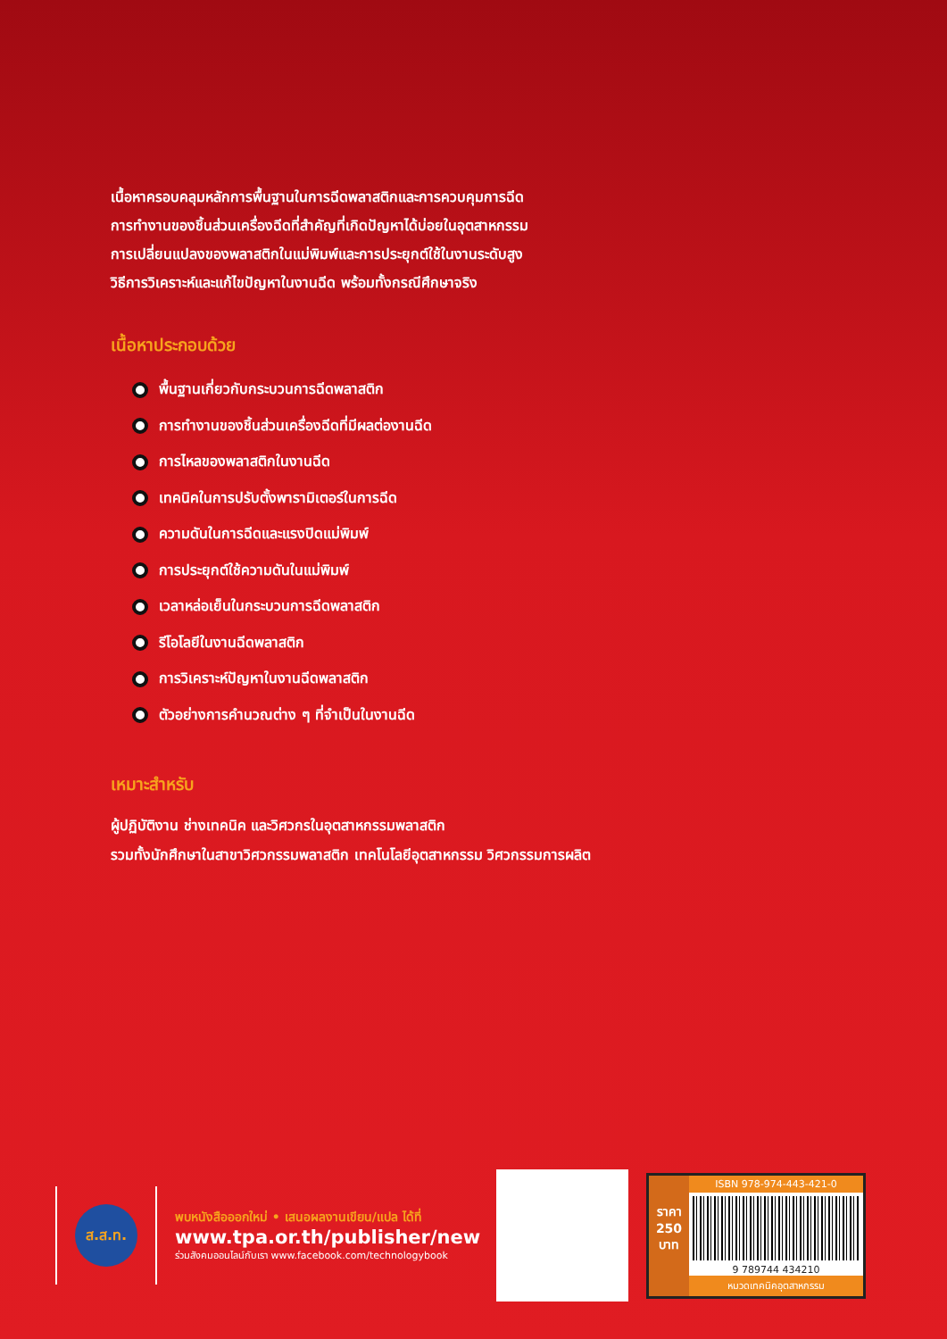เนื้อหาครอบคลุมหลักการพื้นฐานในการฉีดพลาสติกและการควบคุมการฉีด
การทำงานของชิ้นส่วนเครื่องฉีดที่สำคัญที่เกิดปัญหาได้บ่อยในอุตสาหกรรม
การเปลี่ยนแปลงของพลาสติกในแม่พิมพ์และการประยุกต์ใช้ในงานระดับสูง
วิธีการวิเคราะห์และแก้ไขปัญหาในงานฉีด พร้อมทั้งกรณีศึกษาจริง
เนื้อหาประกอบด้วย
พื้นฐานเกี่ยวกับกระบวนการฉีดพลาสติก
การทำงานของชิ้นส่วนเครื่องฉีดที่มีผลต่องานฉีด
การไหลของพลาสติกในงานฉีด
เทคนิคในการปรับตั้งพารามิเตอร์ในการฉีด
ความดันในการฉีดและแรงปิดแม่พิมพ์
การประยุกต์ใช้ความดันในแม่พิมพ์
เวลาหล่อเย็นในกระบวนการฉีดพลาสติก
รีโอโลยีในงานฉีดพลาสติก
การวิเคราะห์ปัญหาในงานฉีดพลาสติก
ตัวอย่างการคำนวณต่าง ๆ ที่จำเป็นในงานฉีด
เหมาะสำหรับ
ผู้ปฏิบัติงาน ช่างเทคนิค และวิศวกรในอุตสาหกรรมพลาสติก
รวมทั้งนักศึกษาในสาขาวิศวกรรมพลาสติก เทคโนโลยีอุตสาหกรรม วิศวกรรมการผลิต
ส.ส.ท.
พบหนังสือออกใหม่ • เสนอผลงานเขียน/แปล ได้ที่
www.tpa.or.th/publisher/new
ร่วมสังคมออนไลน์กับเรา www.facebook.com/technologybook
ราคา
250
บาท
ISBN 978-974-443-421-0
9 789744 434210
หมวดเทคนิคอุตสาหกรรม